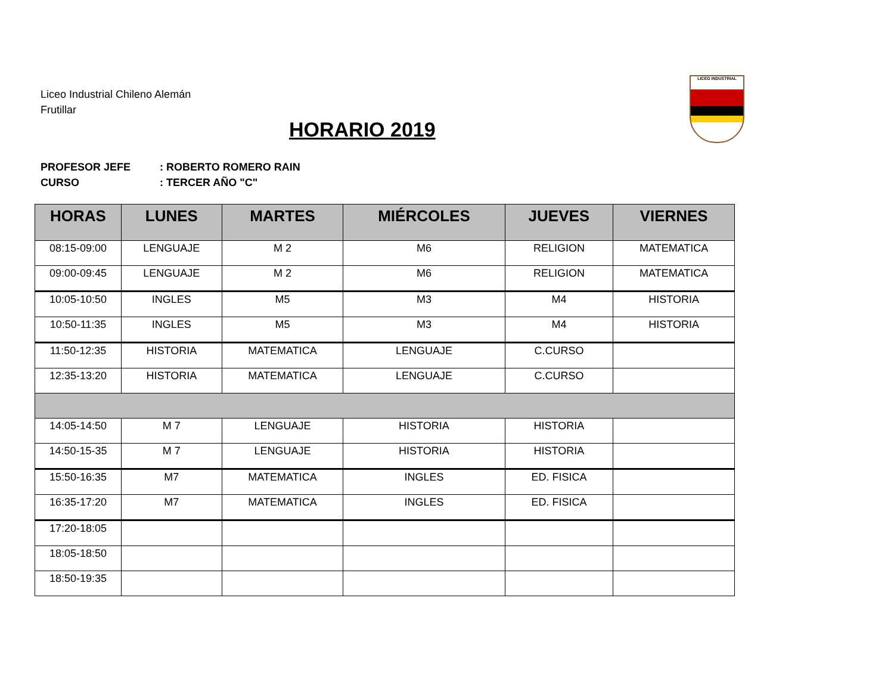Liceo Industrial Chileno Alemán
Frutillar
HORARIO 2019
LICEO INDUSTRIAL
PROFESOR JEFE: ROBERTO ROMERO RAIN
CURSO: TERCER AÑO "C"
| HORAS | LUNES | MARTES | MIÉRCOLES | JUEVES | VIERNES |
| --- | --- | --- | --- | --- | --- |
| 08:15-09:00 | LENGUAJE | M 2 | M6 | RELIGION | MATEMATICA |
| 09:00-09:45 | LENGUAJE | M 2 | M6 | RELIGION | MATEMATICA |
| 10:05-10:50 | INGLES | M5 | M3 | M4 | HISTORIA |
| 10:50-11:35 | INGLES | M5 | M3 | M4 | HISTORIA |
| 11:50-12:35 | HISTORIA | MATEMATICA | LENGUAJE | C.CURSO | |
| 12:35-13:20 | HISTORIA | MATEMATICA | LENGUAJE | C.CURSO | |
| 14:05-14:50 | M 7 | LENGUAJE | HISTORIA | HISTORIA | |
| 14:50-15-35 | M 7 | LENGUAJE | HISTORIA | HISTORIA | |
| 15:50-16:35 | M7 | MATEMATICA | INGLES | ED. FISICA | |
| 16:35-17:20 | M7 | MATEMATICA | INGLES | ED. FISICA | |
| 17:20-18:05 | | | | | |
| 18:05-18:50 | | | | | |
| 18:50-19:35 | | | | | |